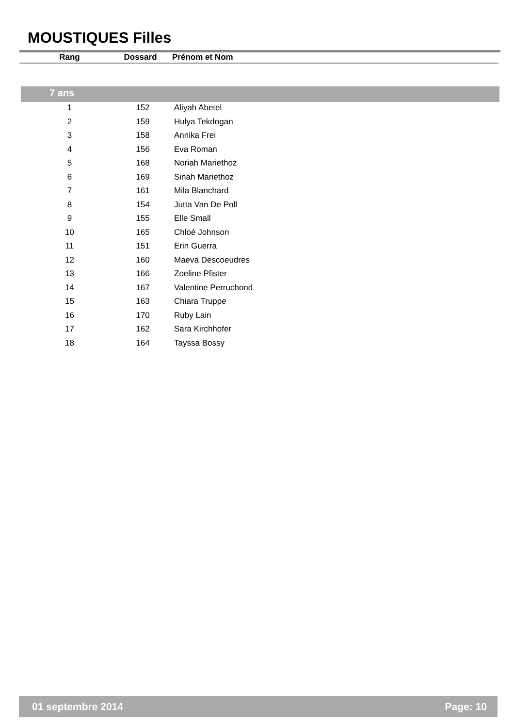MOUSTIQUES Filles
| Rang | Dossard | Prénom et Nom |
| --- | --- | --- |
7 ans
| 1 | 152 | Aliyah Abetel |
| 2 | 159 | Hulya Tekdogan |
| 3 | 158 | Annika Frei |
| 4 | 156 | Eva Roman |
| 5 | 168 | Noriah Mariethoz |
| 6 | 169 | Sinah Mariethoz |
| 7 | 161 | Mila Blanchard |
| 8 | 154 | Jutta Van De Poll |
| 9 | 155 | Elle Small |
| 10 | 165 | Chloé Johnson |
| 11 | 151 | Erin Guerra |
| 12 | 160 | Maeva Descoeudres |
| 13 | 166 | Zoeline Pfister |
| 14 | 167 | Valentine Perruchond |
| 15 | 163 | Chiara Truppe |
| 16 | 170 | Ruby Lain |
| 17 | 162 | Sara Kirchhofer |
| 18 | 164 | Tayssa Bossy |
01 septembre 2014 Page: 10